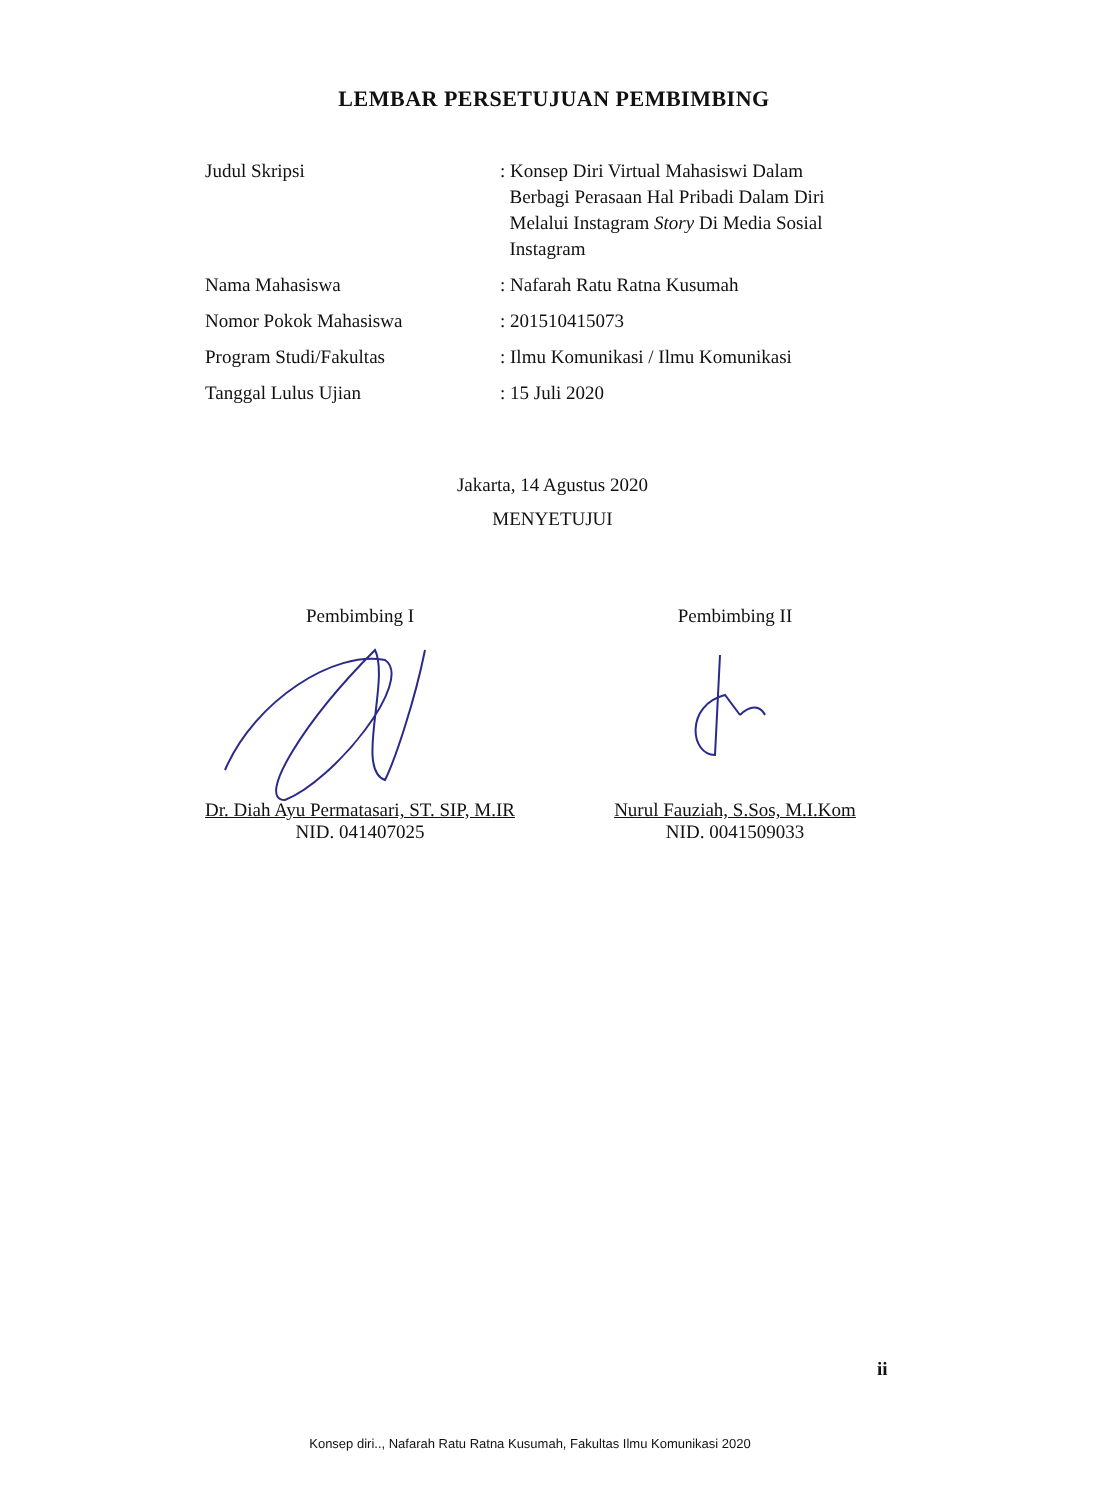LEMBAR PERSETUJUAN PEMBIMBING
Judul Skripsi : Konsep Diri Virtual Mahasiswi Dalam
Berbagi Perasaan Hal Pribadi Dalam Diri
Melalui Instagram Story Di Media Sosial
Instagram
Nama Mahasiswa : Nafarah Ratu Ratna Kusumah
Nomor Pokok Mahasiswa : 201510415073
Program Studi/Fakultas : Ilmu Komunikasi / Ilmu Komunikasi
Tanggal Lulus Ujian : 15 Juli 2020
Jakarta, 14 Agustus 2020
MENYETUJUI
Pembimbing I
Dr. Diah Ayu Permatasari, ST. SIP, M.IR
NID. 041407025
Pembimbing II
Nurul Fauziah, S.Sos, M.I.Kom
NID. 0041509033
ii
Konsep diri.., Nafarah Ratu Ratna Kusumah, Fakultas Ilmu Komunikasi 2020